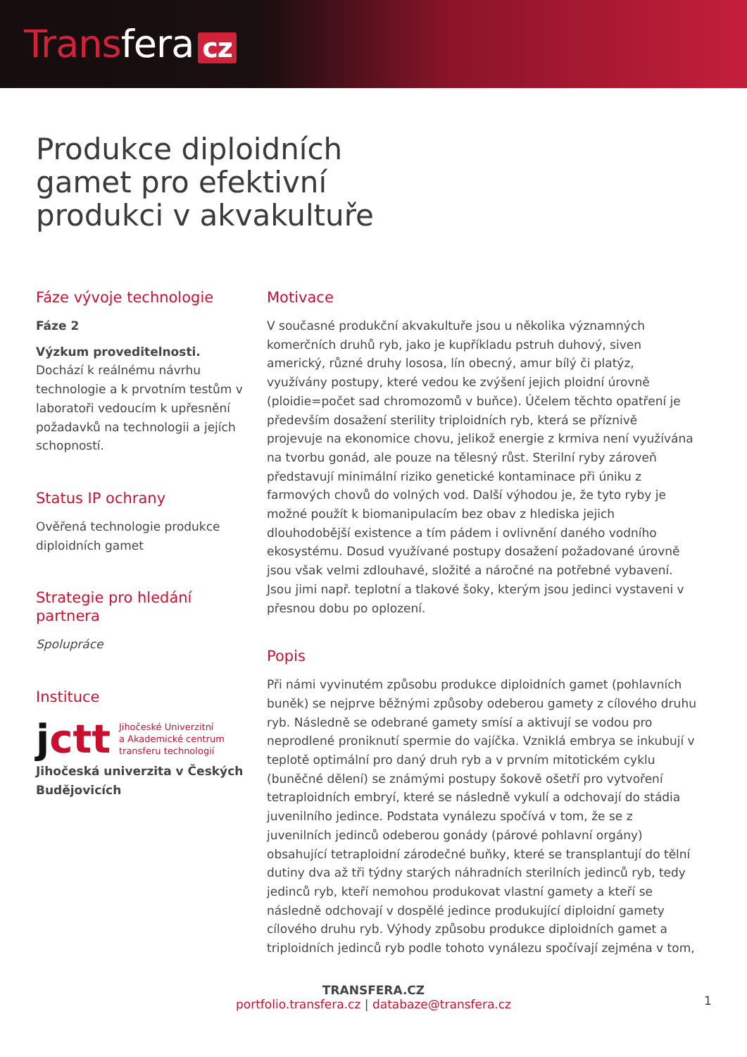Transfera cz
Produkce diploidních gamet pro efektivní produkci v akvakultuře
Fáze vývoje technologie
Fáze 2
Výzkum proveditelnosti.
Dochází k reálnému návrhu technologie a k prvotním testům v laboratoři vedoucím k upřesnění požadavků na technologii a jejích schopností.
Status IP ochrany
Ověřená technologie produkce diploidních gamet
Strategie pro hledání partnera
Spolupráce
Instituce
jctt
Jihočeské Univerzitní
a Akademické centrum
transferu technologií
Jihočeská univerzita v Českých Budějovicích
Motivace
V současné produkční akvakultuře jsou u několika významných komerčních druhů ryb, jako je kupříkladu pstruh duhový, siven americký, různé druhy lososa, lín obecný, amur bílý či platýz, využívány postupy, které vedou ke zvýšení jejich ploidní úrovně (ploidie=počet sad chromozomů v buňce). Účelem těchto opatření je především dosažení sterility triploidních ryb, která se příznivě projevuje na ekonomice chovu, jelikož energie z krmiva není využívána na tvorbu gonád, ale pouze na tělesný růst. Sterilní ryby zároveň představují minimální riziko genetické kontaminace při úniku z farmových chovů do volných vod. Další výhodou je, že tyto ryby je možné použít k biomanipulacím bez obav z hlediska jejich dlouhodobější existence a tím pádem i ovlivnění daného vodního ekosystému. Dosud využívané postupy dosažení požadované úrovně jsou však velmi zdlouhavé, složité a náročné na potřebné vybavení. Jsou jimi např. teplotní a tlakové šoky, kterým jsou jedinci vystaveni v přesnou dobu po oplození.
Popis
Při námi vyvinutém způsobu produkce diploidních gamet (pohlavních buněk) se nejprve běžnými způsoby odeberou gamety z cílového druhu ryb. Následně se odebrané gamety smísí a aktivují se vodou pro neprodlené proniknutí spermie do vajíčka. Vzniklá embrya se inkubují v teplotě optimální pro daný druh ryb a v prvním mitotickém cyklu (buněčné dělení) se známými postupy šokově ošetří pro vytvoření tetraploidních embryí, které se následně vykulí a odchovají do stádia juvenilního jedince. Podstata vynálezu spočívá v tom, že se z juvenilních jedinců odeberou gonády (párové pohlavní orgány) obsahující tetraploidní zárodečné buňky, které se transplantují do tělní dutiny dva až tři týdny starých náhradních sterilních jedinců ryb, tedy jedinců ryb, kteří nemohou produkovat vlastní gamety a kteří se následně odchovají v dospělé jedince produkující diploidní gamety cílového druhu ryb. Výhody způsobu produkce diploidních gamet a triploidních jedinců ryb podle tohoto vynálezu spočívají zejména v tom,
TRANSFERA.CZ
portfolio.transfera.cz | databaze@transfera.cz
1